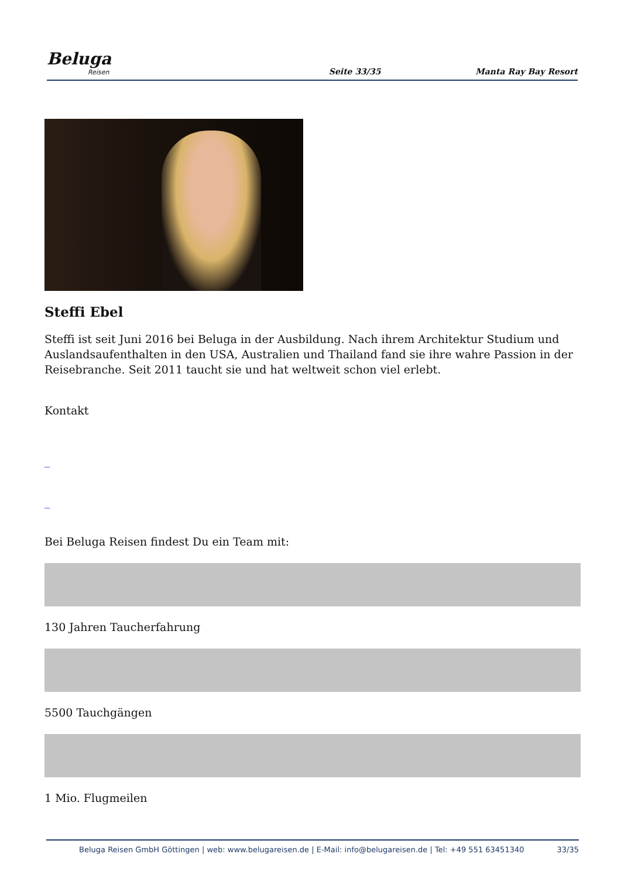Beluga
Reisen
Seite 33/35
Manta Ray Bay Resort
Steffi Ebel
Steffi ist seit Juni 2016 bei Beluga in der Ausbildung. Nach ihrem Architektur Studium und Auslandsaufenthalten in den USA, Australien und Thailand fand sie ihre wahre Passion in der Reisebranche. Seit 2011 taucht sie und hat weltweit schon viel erlebt.
Kontakt
_
_
Bei Beluga Reisen findest Du ein Team mit:
130 Jahren Taucherfahrung
5500 Tauchgängen
1 Mio. Flugmeilen
Beluga Reisen GmbH Göttingen | web: www.belugareisen.de | E-Mail: info@belugareisen.de | Tel: +49 551 63451340
33/35